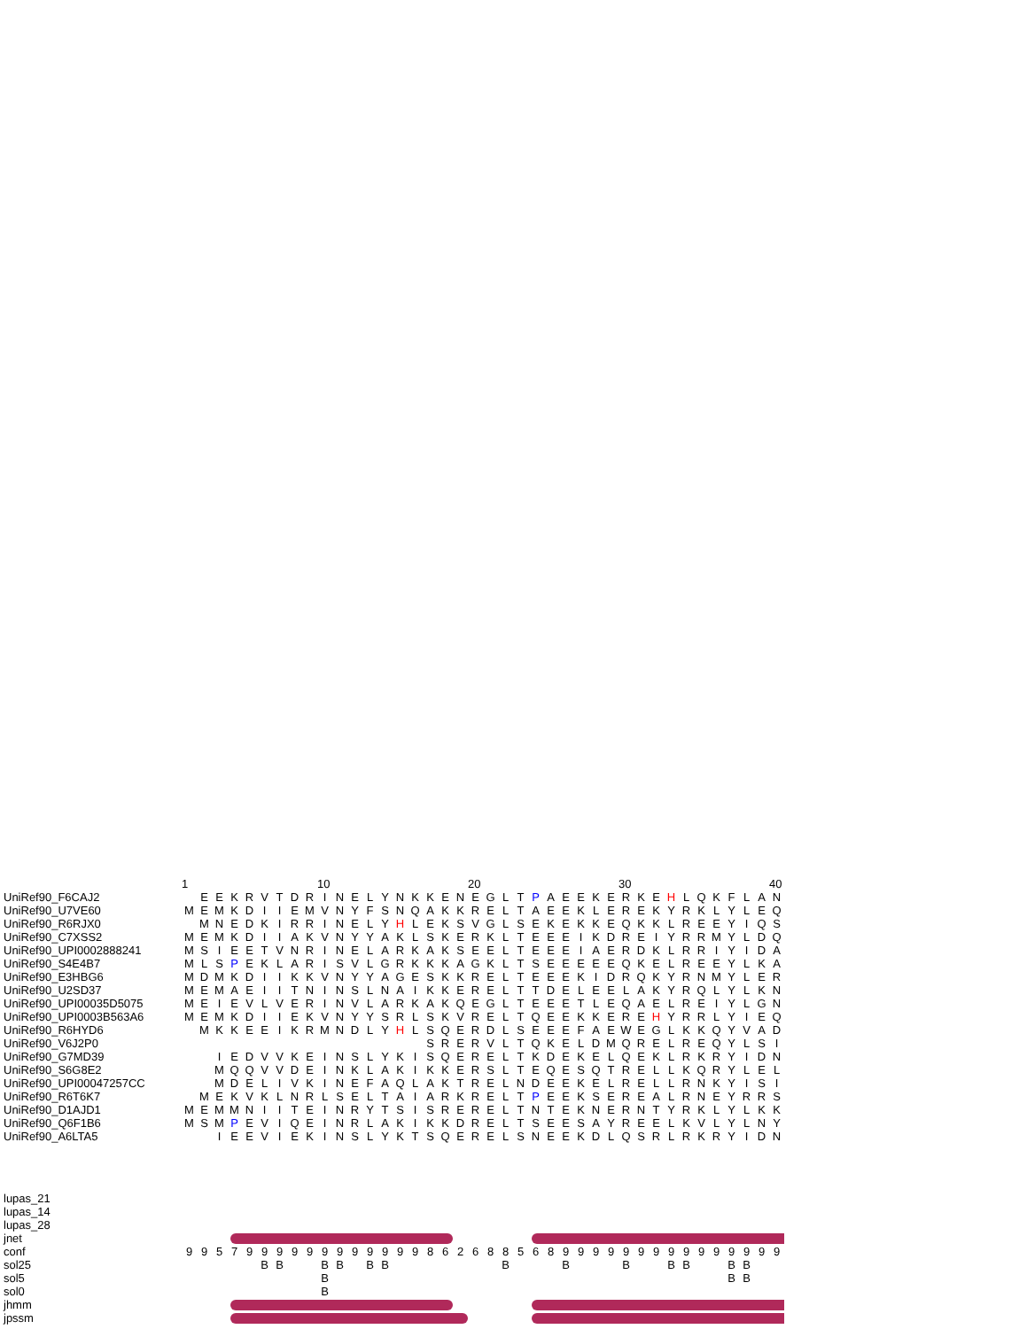| | 1 | | | | | | | | | 10 | | | | | | | | | | 20 | | | | | | | | | | 30 | | | | | | | | | | 40 |
| UniRef90_F6CAJ2 | | E | E | K | R | V | T | D | R | I | N | E | L | Y | N | K | K | E | N | E | G | L | T | P | A | E | E | K | E | R | K | E | H | L | Q | K | F | L | A | N |
| UniRef90_U7VE60 | M | E | M | K | D | I | I | E | M | V | N | Y | F | S | N | Q | A | K | K | R | E | L | T | A | E | E | K | L | E | R | E | K | Y | R | K | L | Y | L | E | Q |
| UniRef90_R6RJX0 | | M | N | E | D | K | I | R | R | I | N | E | L | Y | H | L | E | K | S | V | G | L | S | E | K | E | K | K | E | Q | K | K | L | R | E | E | Y | I | Q | S |
| UniRef90_C7XSS2 | M | E | M | K | D | I | I | A | K | V | N | Y | Y | A | K | L | S | K | E | R | K | L | T | E | E | E | I | K | D | R | E | I | Y | R | R | M | Y | L | D | Q |
| UniRef90_UPI0002888241 | M | S | I | E | E | T | V | N | R | I | N | E | L | A | R | K | A | K | S | E | E | L | T | E | E | E | I | A | E | R | D | K | L | R | R | I | Y | I | D | A |
| UniRef90_S4E4B7 | M | L | S | P | E | K | L | A | R | I | S | V | L | G | R | K | K | K | A | G | K | L | T | S | E | E | E | E | E | Q | K | E | L | R | E | E | Y | L | K | A |
| UniRef90_E3HBG6 | M | D | M | K | D | I | I | K | K | V | N | Y | Y | A | G | E | S | K | K | R | E | L | T | E | E | E | K | I | D | R | Q | K | Y | R | N | M | Y | L | E | R |
| UniRef90_U2SD37 | M | E | M | A | E | I | I | T | N | I | N | S | L | N | A | I | K | K | E | R | E | L | T | T | D | E | L | E | E | L | A | K | Y | R | Q | L | Y | L | K | N |
| UniRef90_UPI00035D5075 | M | E | I | E | V | L | V | E | R | I | N | V | L | A | R | K | A | K | Q | E | G | L | T | E | E | E | T | L | E | Q | A | E | L | R | E | I | Y | L | G | N |
| UniRef90_UPI0003B563A6 | M | E | M | K | D | I | I | E | K | V | N | Y | Y | S | R | L | S | K | V | R | E | L | T | Q | E | E | K | K | E | R | E | H | Y | R | R | L | Y | I | E | Q |
| UniRef90_R6HYD6 | | M | K | K | E | E | I | K | R | M | N | D | L | Y | H | L | S | Q | E | R | D | L | S | E | E | E | F | A | E | W | E | G | L | K | K | Q | Y | V | A | D |
| UniRef90_V6J2P0 | | | | | | | | | | | | | | | | | S | R | E | R | V | L | T | Q | K | E | L | D | M | Q | R | E | L | R | E | Q | Y | L | S | I |
| UniRef90_G7MD39 | | | I | E | D | V | V | K | E | I | N | S | L | Y | K | I | S | Q | E | R | E | L | T | K | D | E | K | E | L | Q | E | K | L | R | K | R | Y | I | D | N |
| UniRef90_S6G8E2 | | | M | Q | Q | V | V | D | E | I | N | K | L | A | K | I | K | K | E | R | S | L | T | E | Q | E | S | Q | T | R | E | L | L | K | Q | R | Y | L | E | L |
| UniRef90_UPI00047257CC | | | M | D | E | L | I | V | K | I | N | E | F | A | Q | L | A | K | T | R | E | L | N | D | E | E | K | E | L | R | E | L | L | R | N | K | Y | I | S | I |
| UniRef90_R6T6K7 | | M | E | K | V | K | L | N | R | L | S | E | L | T | A | I | A | R | K | R | E | L | T | P | E | E | K | S | E | R | E | A | L | R | N | E | Y | R | R | S |
| UniRef90_D1AJD1 | M | E | M | M | N | I | I | T | E | I | N | R | Y | T | S | I | S | R | E | R | E | L | T | N | T | E | K | N | E | R | N | T | Y | R | K | L | Y | L | K | K |
| UniRef90_Q6F1B6 | M | S | M | P | E | V | I | Q | E | I | N | R | L | A | K | I | K | K | D | R | E | L | T | S | E | E | S | A | Y | R | E | E | L | K | V | L | Y | L | N | Y |
| UniRef90_A6LTA5 | | | I | E | E | V | I | E | K | I | N | S | L | Y | K | T | S | Q | E | R | E | L | S | N | E | E | K | D | L | Q | S | R | L | R | K | R | Y | I | D | N |
| lupas_21 | | | | | | | | | | | | | | | | | | | | | | | | | | | | | | | | | | | | | | | | |
| lupas_14 | | | | | | | | | | | | | | | | | | | | | | | | | | | | | | | | | | | | | | | | |
| lupas_28 | | | | | | | | | | | | | | | | | | | | | | | | | | | | | | | | | | | | | | | | |
| jnet | | | | | | | | | | | | | | | | | | | | | | | | | | | | | | | | | | | | | | | | |
| conf | 9 | 9 | 5 | 7 | 9 | 9 | 9 | 9 | 9 | 9 | 9 | 9 | 9 | 9 | 9 | 9 | 8 | 6 | 2 | 6 | 8 | 8 | 5 | 6 | 8 | 9 | 9 | 9 | 9 | 9 | 9 | 9 | 9 | 9 | 9 | 9 | 9 | 9 | 9 | 9 |
| sol25 | | | | | | B | B | | | B | B | | B | B | | | | | | | | B | | | | B | | | | B | | | B | B | | | B | B | | |
| sol5 | | | | | | | | | | B | | | | | | | | | | | | | | | | | | | | | | | | | | | B | B | | |
| sol0 | | | | | | | | | | B | | | | | | | | | | | | | | | | | | | | | | | | | | | | | | |
| jhmm | | | | | | | | | | | | | | | | | | | | | | | | | | | | | | | | | | | | | | | | |
| jpssm | | | | | | | | | | | | | | | | | | | | | | | | | | | | | | | | | | | | | | | | |